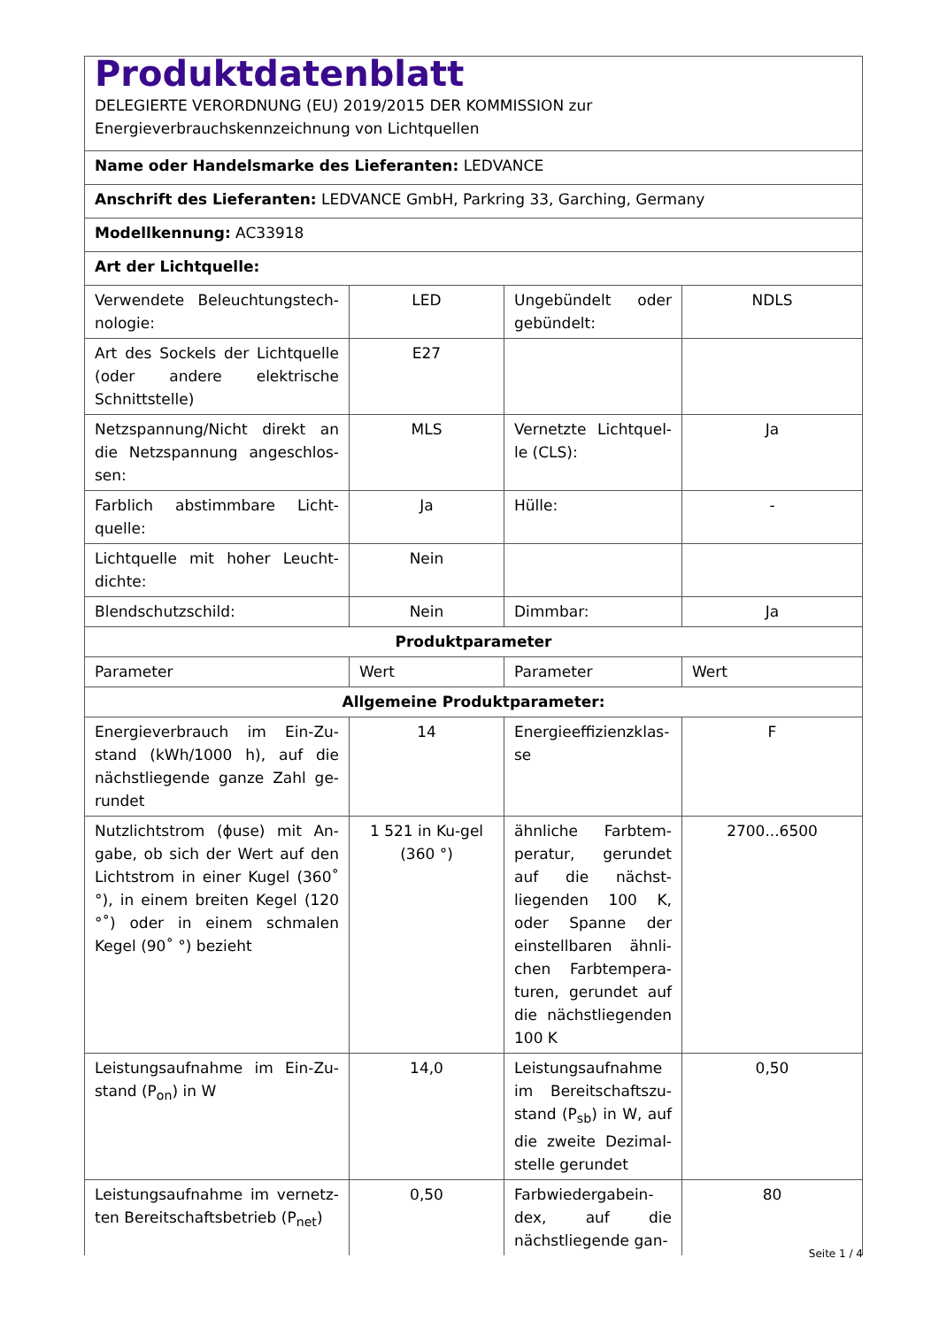| Produktdatenblatt DELEGIERTE VERORDNUNG (EU) 2019/2015 DER KOMMISSION zur Energieverbrauchskennzeichnung von Lichtquellen | | | |
| Name oder Handelsmarke des Lieferanten: LEDVANCE | | | |
| Anschrift des Lieferanten: LEDVANCE GmbH, Parkring 33, Garching, Germany | | | |
| Modellkennung: AC33918 | | | |
| Art der Lichtquelle: | | | |
| Verwendete Beleuchtungstech-nologie: | LED | Ungebündelt oder gebündelt: | NDLS |
| Art des Sockels der Lichtquelle (oder andere elektrische Schnittstelle) | E27 | | |
| Netzspannung/Nicht direkt an die Netzspannung angeschlos-sen: | MLS | Vernetzte Lichtquel-le (CLS): | Ja |
| Farblich abstimmbare Licht-quelle: | Ja | Hülle: | - |
| Lichtquelle mit hoher Leucht-dichte: | Nein | | |
| Blendschutzschild: | Nein | Dimmbar: | Ja |
| Produktparameter | | | |
| Parameter | Wert | Parameter | Wert |
| Allgemeine Produktparameter: | | | |
| Energieverbrauch im Ein-Zu-stand (kWh/1000 h), auf die nächstliegende ganze Zahl ge-rundet | 14 | Energieeffizienzklas-se | F |
| Nutzlichtstrom (ϕuse) mit An-gabe, ob sich der Wert auf den Lichtstrom in einer Kugel (360˚ °), in einem breiten Kegel (120 °˚) oder in einem schmalen Kegel (90˚ °) bezieht | 1 521 in Ku-gel (360 °) | ähnliche Farbtem-peratur, gerundet auf die nächst-liegenden 100 K, oder Spanne der einstellbaren ähnli-chen Farbtempera-turen, gerundet auf die nächstliegenden 100 K | 2700...6500 |
| Leistungsaufnahme im Ein-Zu-stand (P<sub>on</sub>) in W | 14,0 | Leistungsaufnahme im Bereitschaftszu-stand (P<sub>sb</sub>) in W, auf die zweite Dezimal-stelle gerundet | 0,50 |
| Leistungsaufnahme im vernetz-ten Bereitschaftsbetrieb (P<sub>net</sub>) | 0,50 | Farbwiedergabein-dex, auf die nächstliegende gan- | 80 |
Seite 1 / 4